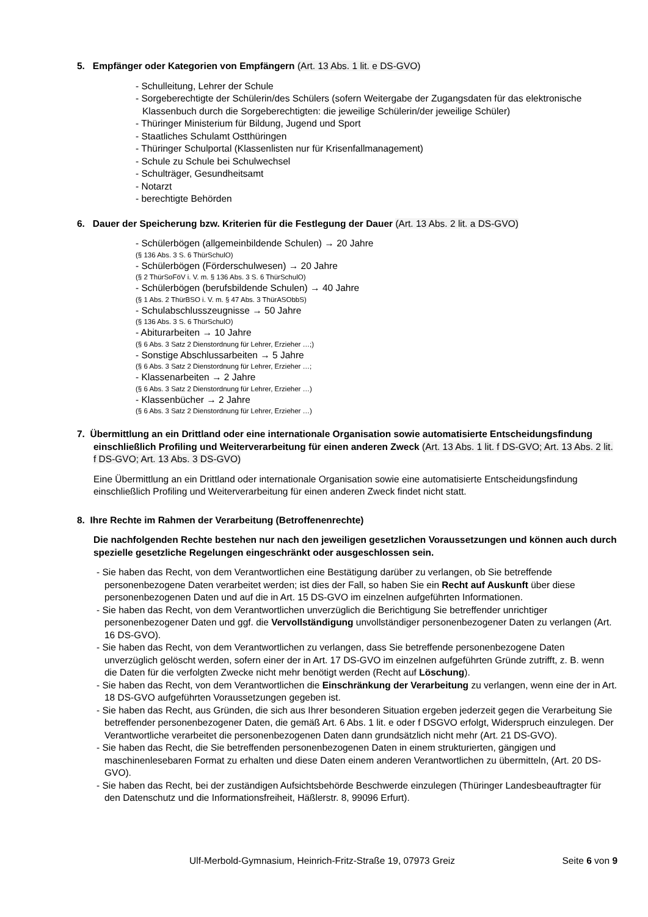5. Empfänger oder Kategorien von Empfängern (Art. 13 Abs. 1 lit. e DS-GVO)
- Schulleitung, Lehrer der Schule
- Sorgeberechtigte der Schülerin/des Schülers (sofern Weitergabe der Zugangsdaten für das elektronische Klassenbuch durch die Sorgeberechtigten: die jeweilige Schülerin/der jeweilige Schüler)
- Thüringer Ministerium für Bildung, Jugend und Sport
- Staatliches Schulamt Ostthüringen
- Thüringer Schulportal (Klassenlisten nur für Krisenfallmanagement)
- Schule zu Schule bei Schulwechsel
- Schulträger, Gesundheitsamt
- Notarzt
- berechtigte Behörden
6. Dauer der Speicherung bzw. Kriterien für die Festlegung der Dauer (Art. 13 Abs. 2 lit. a DS-GVO)
- Schülerbögen (allgemeinbildende Schulen) → 20 Jahre
(§ 136 Abs. 3 S. 6 ThürSchulO)
- Schülerbögen (Förderschulwesen) → 20 Jahre
(§ 2 ThürSoFöV i. V. m. § 136 Abs. 3 S. 6 ThürSchulO)
- Schülerbögen (berufsbildende Schulen) → 40 Jahre
(§ 1 Abs. 2 ThürBSO i. V. m. § 47 Abs. 3 ThürASObbS)
- Schulabschlusszeugnisse → 50 Jahre
(§ 136 Abs. 3 S. 6 ThürSchulO)
- Abiturarbeiten → 10 Jahre
(§ 6 Abs. 3 Satz 2 Dienstordnung für Lehrer, Erzieher …;)
- Sonstige Abschlussarbeiten → 5 Jahre
(§ 6 Abs. 3 Satz 2 Dienstordnung für Lehrer, Erzieher …;
- Klassenarbeiten → 2 Jahre
(§ 6 Abs. 3 Satz 2 Dienstordnung für Lehrer, Erzieher …)
- Klassenbücher → 2 Jahre
(§ 6 Abs. 3 Satz 2 Dienstordnung für Lehrer, Erzieher …)
7. Übermittlung an ein Drittland oder eine internationale Organisation sowie automatisierte Entscheidungsfindung einschließlich Profiling und Weiterverarbeitung für einen anderen Zweck (Art. 13 Abs. 1 lit. f DS-GVO; Art. 13 Abs. 2 lit. f DS-GVO; Art. 13 Abs. 3 DS-GVO)
Eine Übermittlung an ein Drittland oder internationale Organisation sowie eine automatisierte Entscheidungsfindung einschließlich Profiling und Weiterverarbeitung für einen anderen Zweck findet nicht statt.
8. Ihre Rechte im Rahmen der Verarbeitung (Betroffenenrechte)
Die nachfolgenden Rechte bestehen nur nach den jeweiligen gesetzlichen Voraussetzungen und können auch durch spezielle gesetzliche Regelungen eingeschränkt oder ausgeschlossen sein.
- Sie haben das Recht, von dem Verantwortlichen eine Bestätigung darüber zu verlangen, ob Sie betreffende personenbezogene Daten verarbeitet werden; ist dies der Fall, so haben Sie ein Recht auf Auskunft über diese personenbezogenen Daten und auf die in Art. 15 DS-GVO im einzelnen aufgeführten Informationen.
- Sie haben das Recht, von dem Verantwortlichen unverzüglich die Berichtigung Sie betreffender unrichtiger personenbezogener Daten und ggf. die Vervollständigung unvollständiger personenbezogener Daten zu verlangen (Art. 16 DS-GVO).
- Sie haben das Recht, von dem Verantwortlichen zu verlangen, dass Sie betreffende personenbezogene Daten unverzüglich gelöscht werden, sofern einer der in Art. 17 DS-GVO im einzelnen aufgeführten Gründe zutrifft, z. B. wenn die Daten für die verfolgten Zwecke nicht mehr benötigt werden (Recht auf Löschung).
- Sie haben das Recht, von dem Verantwortlichen die Einschränkung der Verarbeitung zu verlangen, wenn eine der in Art. 18 DS-GVO aufgeführten Voraussetzungen gegeben ist.
- Sie haben das Recht, aus Gründen, die sich aus Ihrer besonderen Situation ergeben jederzeit gegen die Verarbeitung Sie betreffender personenbezogener Daten, die gemäß Art. 6 Abs. 1 lit. e oder f DSGVO erfolgt, Widerspruch einzulegen. Der Verantwortliche verarbeitet die personenbezogenen Daten dann grundsätzlich nicht mehr (Art. 21 DS-GVO).
- Sie haben das Recht, die Sie betreffenden personenbezogenen Daten in einem strukturierten, gängigen und maschinenlesebaren Format zu erhalten und diese Daten einem anderen Verantwortlichen zu übermitteln, (Art. 20 DS-GVO).
- Sie haben das Recht, bei der zuständigen Aufsichtsbehörde Beschwerde einzulegen (Thüringer Landesbeauftragter für den Datenschutz und die Informationsfreiheit, Häßlerstr. 8, 99096 Erfurt).
Ulf-Merbold-Gymnasium, Heinrich-Fritz-Straße 19, 07973 Greiz Seite 6 von 9